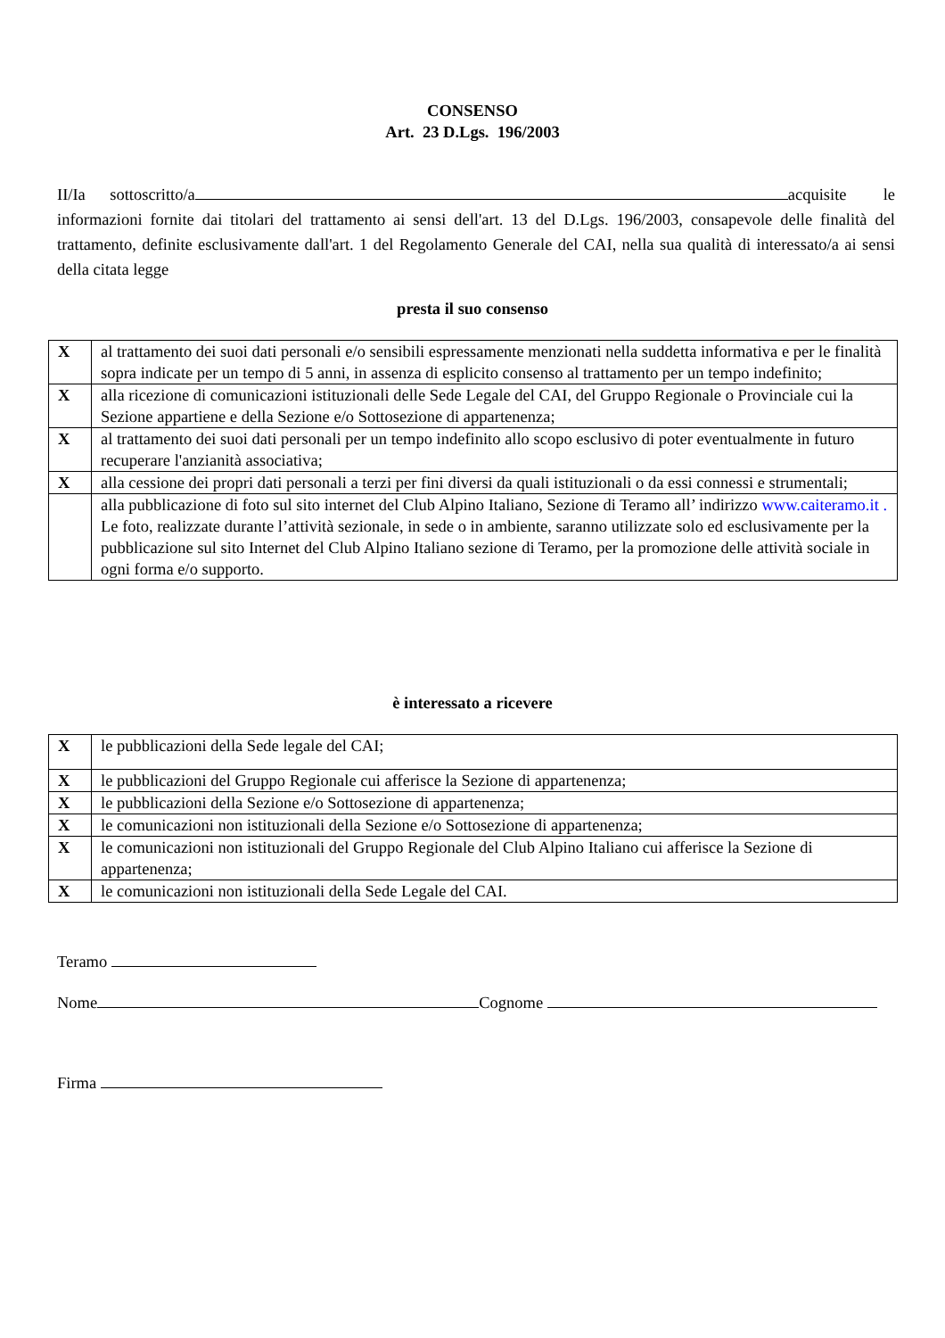CONSENSO
Art. 23 D.Lgs. 196/2003
II/Ia sottoscritto/a acquisite le informazioni fornite dai titolari del trattamento ai sensi dell'art. 13 del D.Lgs. 196/2003, consapevole delle finalità del trattamento, definite esclusivamente dall'art. 1 del Regolamento Generale del CAI, nella sua qualità di interessato/a ai sensi della citata legge
presta il suo consenso
| X | al trattamento dei suoi dati personali e/o sensibili espressamente menzionati nella suddetta informativa e per le finalità sopra indicate per un tempo di 5 anni, in assenza di esplicito consenso al trattamento per un tempo indefinito; |
| X | alla ricezione di comunicazioni istituzionali delle Sede Legale del CAI, del Gruppo Regionale o Provinciale cui la Sezione appartiene e della Sezione e/o Sottosezione di appartenenza; |
| X | al trattamento dei suoi dati personali per un tempo indefinito allo scopo esclusivo di poter eventualmente in futuro recuperare l'anzianità associativa; |
| X | alla cessione dei propri dati personali a terzi per fini diversi da quali istituzionali o da essi connessi e strumentali; |
| | alla pubblicazione di foto sul sito internet del Club Alpino Italiano, Sezione di Teramo all’ indirizzo www.caiteramo.it . Le foto, realizzate durante l’attività sezionale, in sede o in ambiente, saranno utilizzate solo ed esclusivamente per la pubblicazione sul sito Internet del Club Alpino Italiano sezione di Teramo, per la promozione delle attività sociale in ogni forma e/o supporto. |
è interessato a ricevere
| X | le pubblicazioni della Sede legale del CAI; |
| X | le pubblicazioni del Gruppo Regionale cui afferisce la Sezione di appartenenza; |
| X | le pubblicazioni della Sezione e/o Sottosezione di appartenenza; |
| X | le comunicazioni non istituzionali della Sezione e/o Sottosezione di appartenenza; |
| X | le comunicazioni non istituzionali del Gruppo Regionale del Club Alpino Italiano cui afferisce la Sezione di appartenenza; |
| X | le comunicazioni non istituzionali della Sede Legale del CAI. |
Teramo
Nome Cognome
Firma